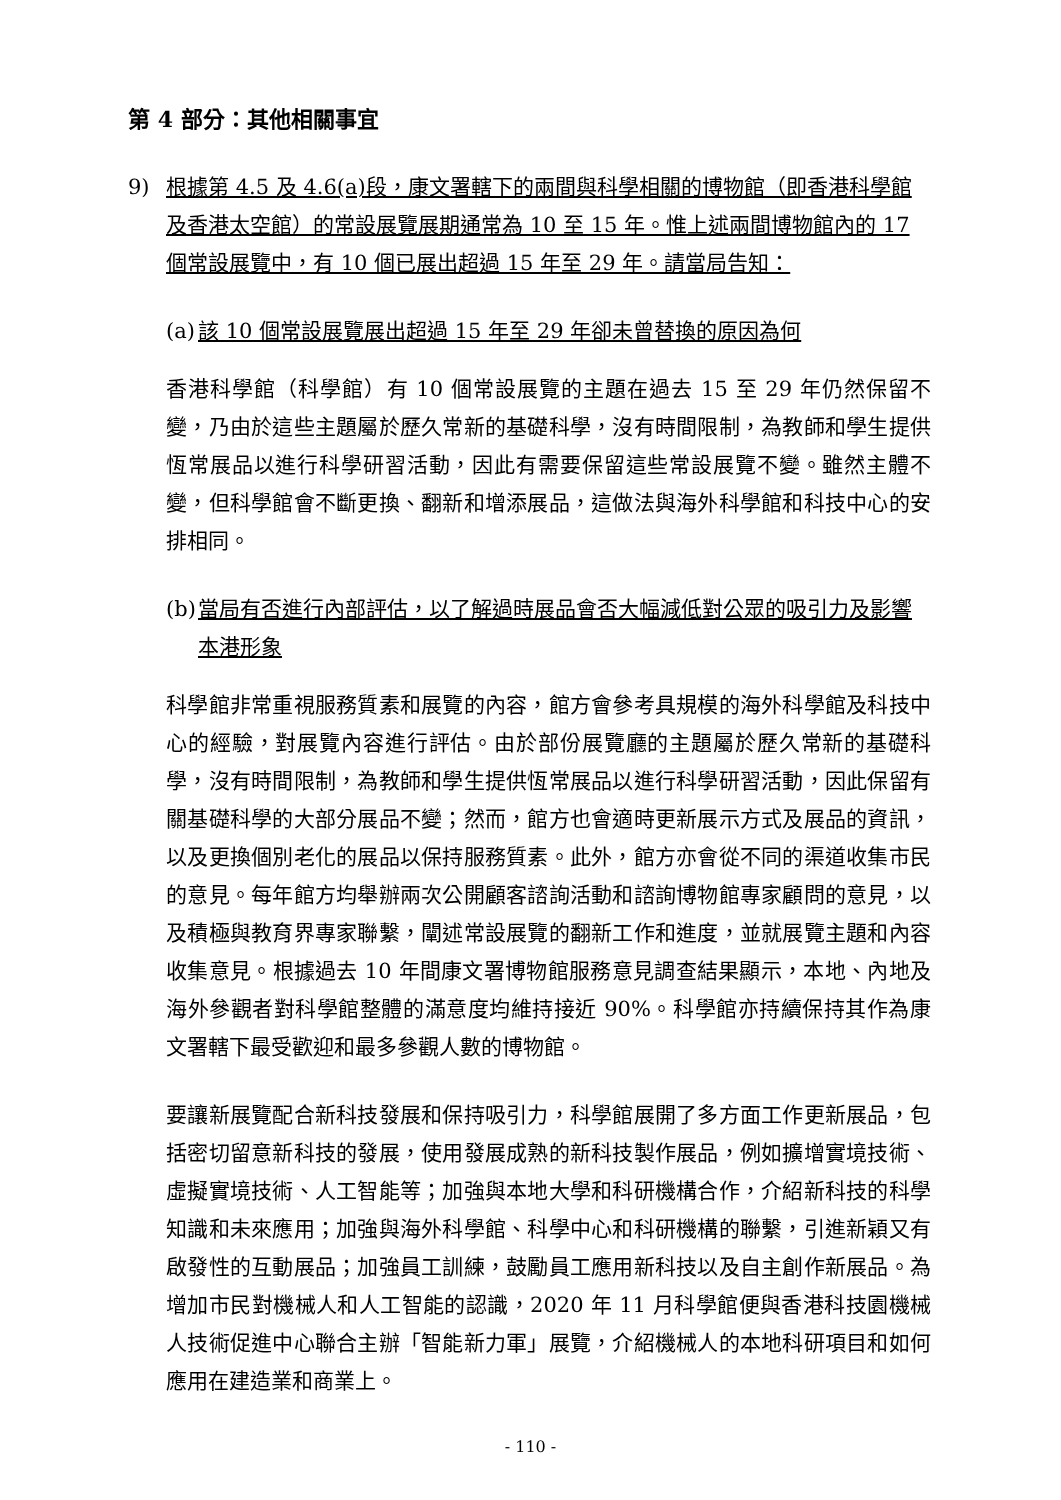第 4 部分：其他相關事宜
9) 根據第 4.5 及 4.6(a)段，康文署轄下的兩間與科學相關的博物館（即香港科學館及香港太空館）的常設展覽展期通常為 10 至 15 年。惟上述兩間博物館內的 17 個常設展覽中，有 10 個已展出超過 15 年至 29 年。請當局告知：
(a) 該 10 個常設展覽展出超過 15 年至 29 年卻未曾替換的原因為何
香港科學館（科學館）有 10 個常設展覽的主題在過去 15 至 29 年仍然保留不變，乃由於這些主題屬於歷久常新的基礎科學，沒有時間限制，為教師和學生提供恆常展品以進行科學研習活動，因此有需要保留這些常設展覽不變。雖然主體不變，但科學館會不斷更換、翻新和增添展品，這做法與海外科學館和科技中心的安排相同。
(b) 當局有否進行內部評估，以了解過時展品會否大幅減低對公眾的吸引力及影響本港形象
科學館非常重視服務質素和展覽的內容，館方會參考具規模的海外科學館及科技中心的經驗，對展覽內容進行評估。由於部份展覽廳的主題屬於歷久常新的基礎科學，沒有時間限制，為教師和學生提供恆常展品以進行科學研習活動，因此保留有關基礎科學的大部分展品不變；然而，館方也會適時更新展示方式及展品的資訊，以及更換個別老化的展品以保持服務質素。此外，館方亦會從不同的渠道收集市民的意見。每年館方均舉辦兩次公開顧客諮詢活動和諮詢博物館專家顧問的意見，以及積極與教育界專家聯繫，闡述常設展覽的翻新工作和進度，並就展覽主題和內容收集意見。根據過去 10 年間康文署博物館服務意見調查結果顯示，本地、內地及海外參觀者對科學館整體的滿意度均維持接近 90%。科學館亦持續保持其作為康文署轄下最受歡迎和最多參觀人數的博物館。
要讓新展覽配合新科技發展和保持吸引力，科學館展開了多方面工作更新展品，包括密切留意新科技的發展，使用發展成熟的新科技製作展品，例如擴增實境技術、虛擬實境技術、人工智能等；加強與本地大學和科研機構合作，介紹新科技的科學知識和未來應用；加強與海外科學館、科學中心和科研機構的聯繫，引進新穎又有啟發性的互動展品；加強員工訓練，鼓勵員工應用新科技以及自主創作新展品。為增加市民對機械人和人工智能的認識，2020 年 11 月科學館便與香港科技園機械人技術促進中心聯合主辦「智能新力軍」展覽，介紹機械人的本地科研項目和如何應用在建造業和商業上。
- 110 -